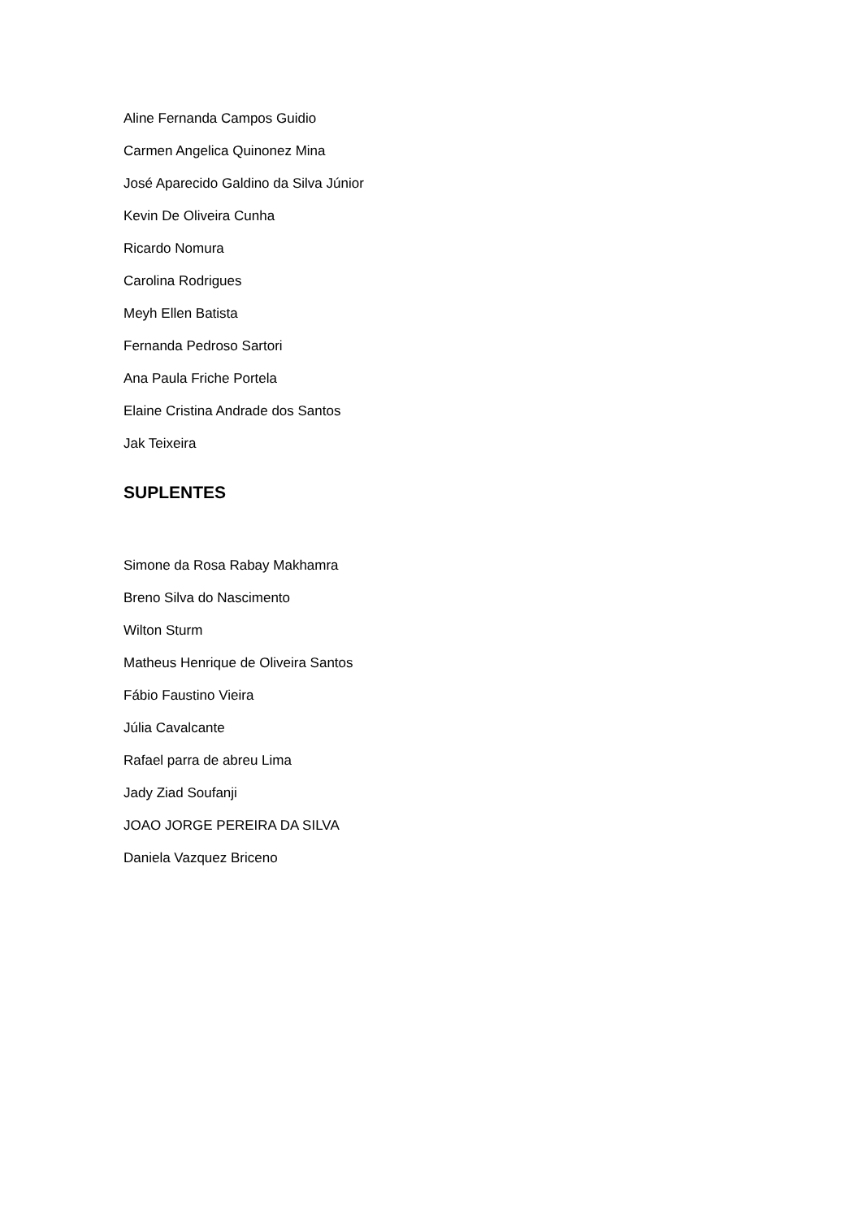Aline Fernanda Campos Guidio
Carmen Angelica Quinonez Mina
José Aparecido Galdino da Silva Júnior
Kevin De Oliveira Cunha
Ricardo Nomura
Carolina Rodrigues
Meyh Ellen Batista
Fernanda Pedroso Sartori
Ana Paula Friche Portela
Elaine Cristina Andrade dos Santos
Jak Teixeira
SUPLENTES
Simone da Rosa Rabay Makhamra
Breno Silva do Nascimento
Wilton Sturm
Matheus Henrique de Oliveira Santos
Fábio Faustino Vieira
Júlia Cavalcante
Rafael parra de abreu Lima
Jady Ziad Soufanji
JOAO JORGE PEREIRA DA SILVA
Daniela Vazquez Briceno